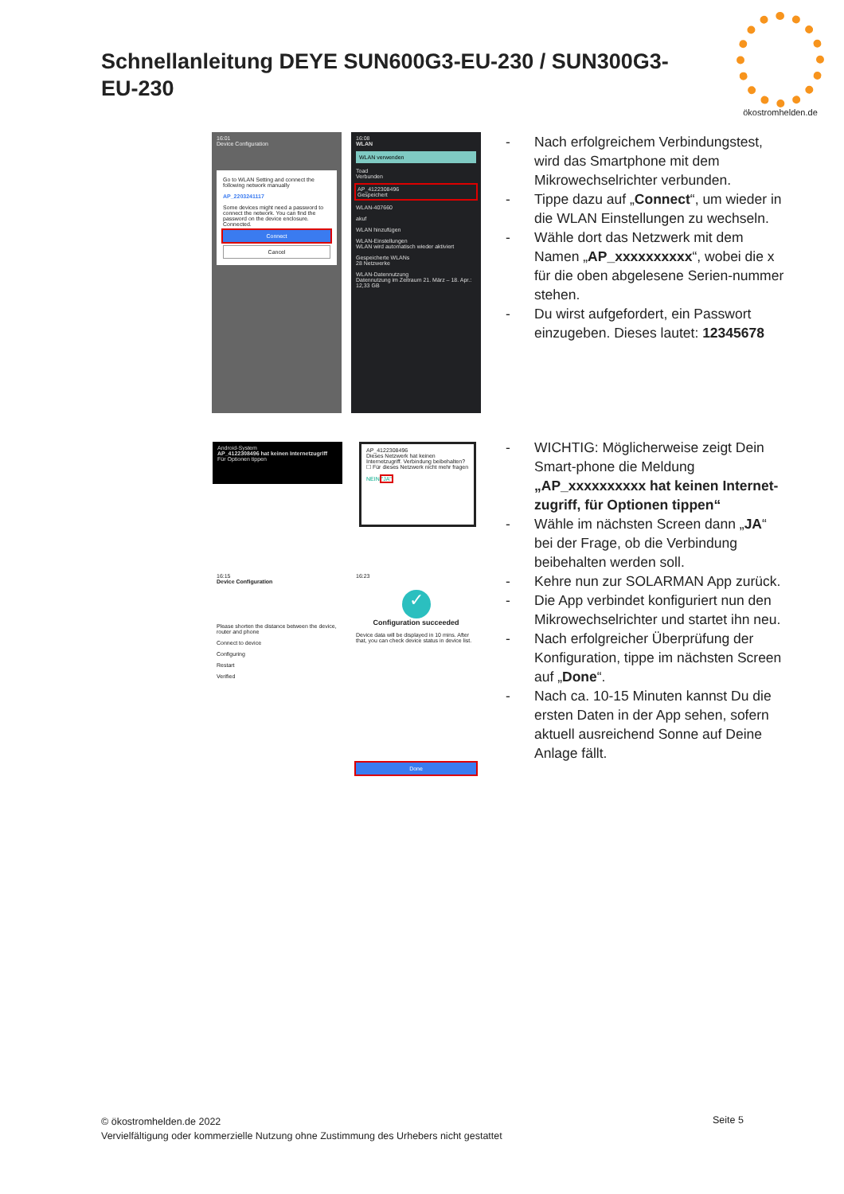Schnellanleitung DEYE SUN600G3-EU-230 / SUN300G3-EU-230
ökostromhelden.de
16:01
Device Configuration
Go to WLAN Setting and connect the following network manually
AP_2203241117
Some devices might need a password to connect the network. You can find the password on the device enclosure.
Connected.
Connect
Cancel
16:08
WLAN
WLAN verwenden
Toad
Verbunden
AP_4122308496
Gespeichert
WLAN-407660
akuf
WLAN hinzufügen
WLAN-Einstellungen
WLAN wird automatisch wieder aktiviert
Gespeicherte WLANs
28 Netzwerke
WLAN-Datennutzung
Datennutzung im Zeitraum 21. März – 18. Apr.: 12,33 GB
Android-System
AP_4122308496 hat keinen Internetzugriff
Für Optionen tippen
AP_4122308496
Dieses Netzwerk hat keinen Internetzugriff. Verbindung beibehalten?
☐ Für dieses Netzwerk nicht mehr fragen
NEIN "JA"
16:15
Device Configuration
Please shorten the distance between the device, router and phone
Connect to device
Configuring
Restart
Verified
16:23
✓
Configuration succeeded
Device data will be displayed in 10 mins. After that, you can check device status in device list.
Done
- Nach erfolgreichem Verbindungstest, wird das Smartphone mit dem Mikrowechselrichter verbunden.
- Tippe dazu auf „Connect“, um wieder in die WLAN Einstellungen zu wechseln.
- Wähle dort das Netzwerk mit dem Namen „AP_xxxxxxxxxx“, wobei die x für die oben abgelesene Serien-nummer stehen.
- Du wirst aufgefordert, ein Passwort einzugeben. Dieses lautet: 12345678
- WICHTIG: Möglicherweise zeigt Dein Smart-phone die Meldung „AP_xxxxxxxxxx hat keinen Internet-zugriff, für Optionen tippen“
- Wähle im nächsten Screen dann „JA“ bei der Frage, ob die Verbindung beibehalten werden soll.
- Kehre nun zur SOLARMAN App zurück.
- Die App verbindet konfiguriert nun den Mikrowechselrichter und startet ihn neu.
- Nach erfolgreicher Überprüfung der Konfiguration, tippe im nächsten Screen auf „Done“.
- Nach ca. 10-15 Minuten kannst Du die ersten Daten in der App sehen, sofern aktuell ausreichend Sonne auf Deine Anlage fällt.
© ökostromhelden.de 2022
Vervielfältigung oder kommerzielle Nutzung ohne Zustimmung des Urhebers nicht gestattet
Seite 5